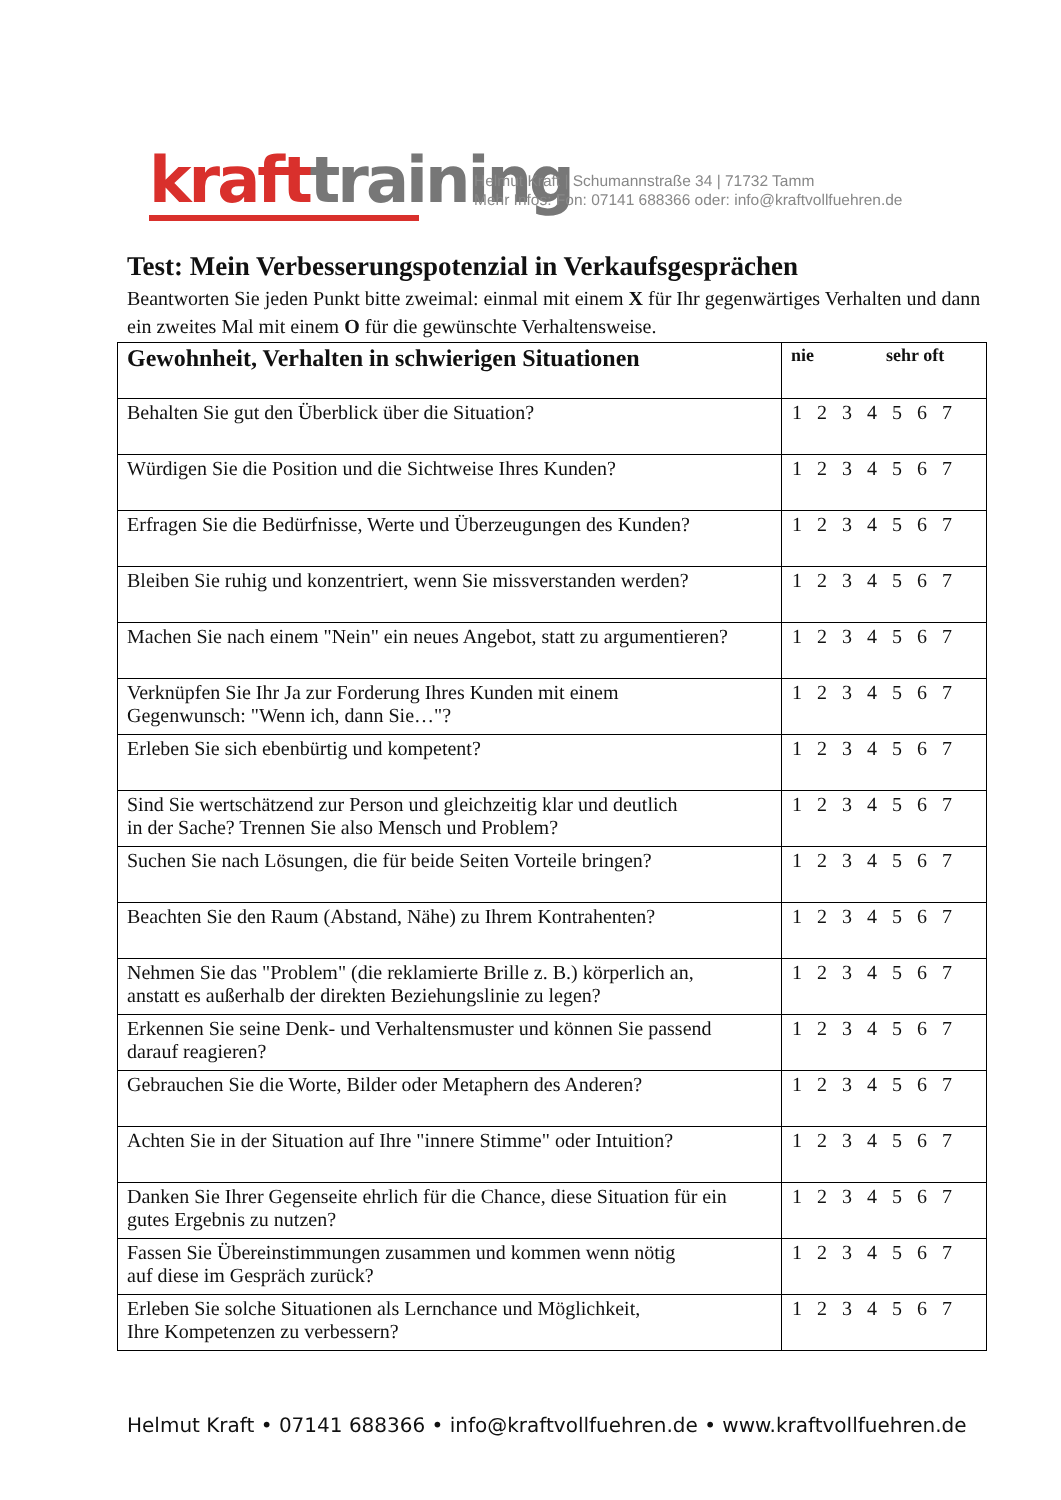kraft training
Helmut Kraft | Schumannstraße 34 | 71732 Tamm
Mehr Infos: Fon: 07141 688366 oder: info@kraftvollfuehren.de
Test: Mein Verbesserungspotenzial in Verkaufsgesprächen
Beantworten Sie jeden Punkt bitte zweimal: einmal mit einem X für Ihr gegenwärtiges Verhalten und dann ein zweites Mal mit einem O für die gewünschte Verhaltensweise.
| Gewohnheit, Verhalten in schwierigen Situationen | nie sehr oft |
| --- | --- |
| Behalten Sie gut den Überblick über die Situation? | 1 2 3 4 5 6 7 |
| Würdigen Sie die Position und die Sichtweise Ihres Kunden? | 1 2 3 4 5 6 7 |
| Erfragen Sie die Bedürfnisse, Werte und Überzeugungen des Kunden? | 1 2 3 4 5 6 7 |
| Bleiben Sie ruhig und konzentriert, wenn Sie missverstanden werden? | 1 2 3 4 5 6 7 |
| Machen Sie nach einem "Nein" ein neues Angebot, statt zu argumentieren? | 1 2 3 4 5 6 7 |
| Verknüpfen Sie Ihr Ja zur Forderung Ihres Kunden mit einem Gegenwunsch: "Wenn ich, dann Sie…"? | 1 2 3 4 5 6 7 |
| Erleben Sie sich ebenbürtig und kompetent? | 1 2 3 4 5 6 7 |
| Sind Sie wertschätzend zur Person und gleichzeitig klar und deutlich in der Sache? Trennen Sie also Mensch und Problem? | 1 2 3 4 5 6 7 |
| Suchen Sie nach Lösungen, die für beide Seiten Vorteile bringen? | 1 2 3 4 5 6 7 |
| Beachten Sie den Raum (Abstand, Nähe) zu Ihrem Kontrahenten? | 1 2 3 4 5 6 7 |
| Nehmen Sie das "Problem" (die reklamierte Brille z. B.) körperlich an, anstatt es außerhalb der direkten Beziehungslinie zu legen? | 1 2 3 4 5 6 7 |
| Erkennen Sie seine Denk- und Verhaltensmuster und können Sie passend darauf reagieren? | 1 2 3 4 5 6 7 |
| Gebrauchen Sie die Worte, Bilder oder Metaphern des Anderen? | 1 2 3 4 5 6 7 |
| Achten Sie in der Situation auf Ihre "innere Stimme" oder Intuition? | 1 2 3 4 5 6 7 |
| Danken Sie Ihrer Gegenseite ehrlich für die Chance, diese Situation für ein gutes Ergebnis zu nutzen? | 1 2 3 4 5 6 7 |
| Fassen Sie Übereinstimmungen zusammen und kommen wenn nötig auf diese im Gespräch zurück? | 1 2 3 4 5 6 7 |
| Erleben Sie solche Situationen als Lernchance und Möglichkeit, Ihre Kompetenzen zu verbessern? | 1 2 3 4 5 6 7 |
Helmut Kraft • 07141 688366 • info@kraftvollfuehren.de • www.kraftvollfuehren.de